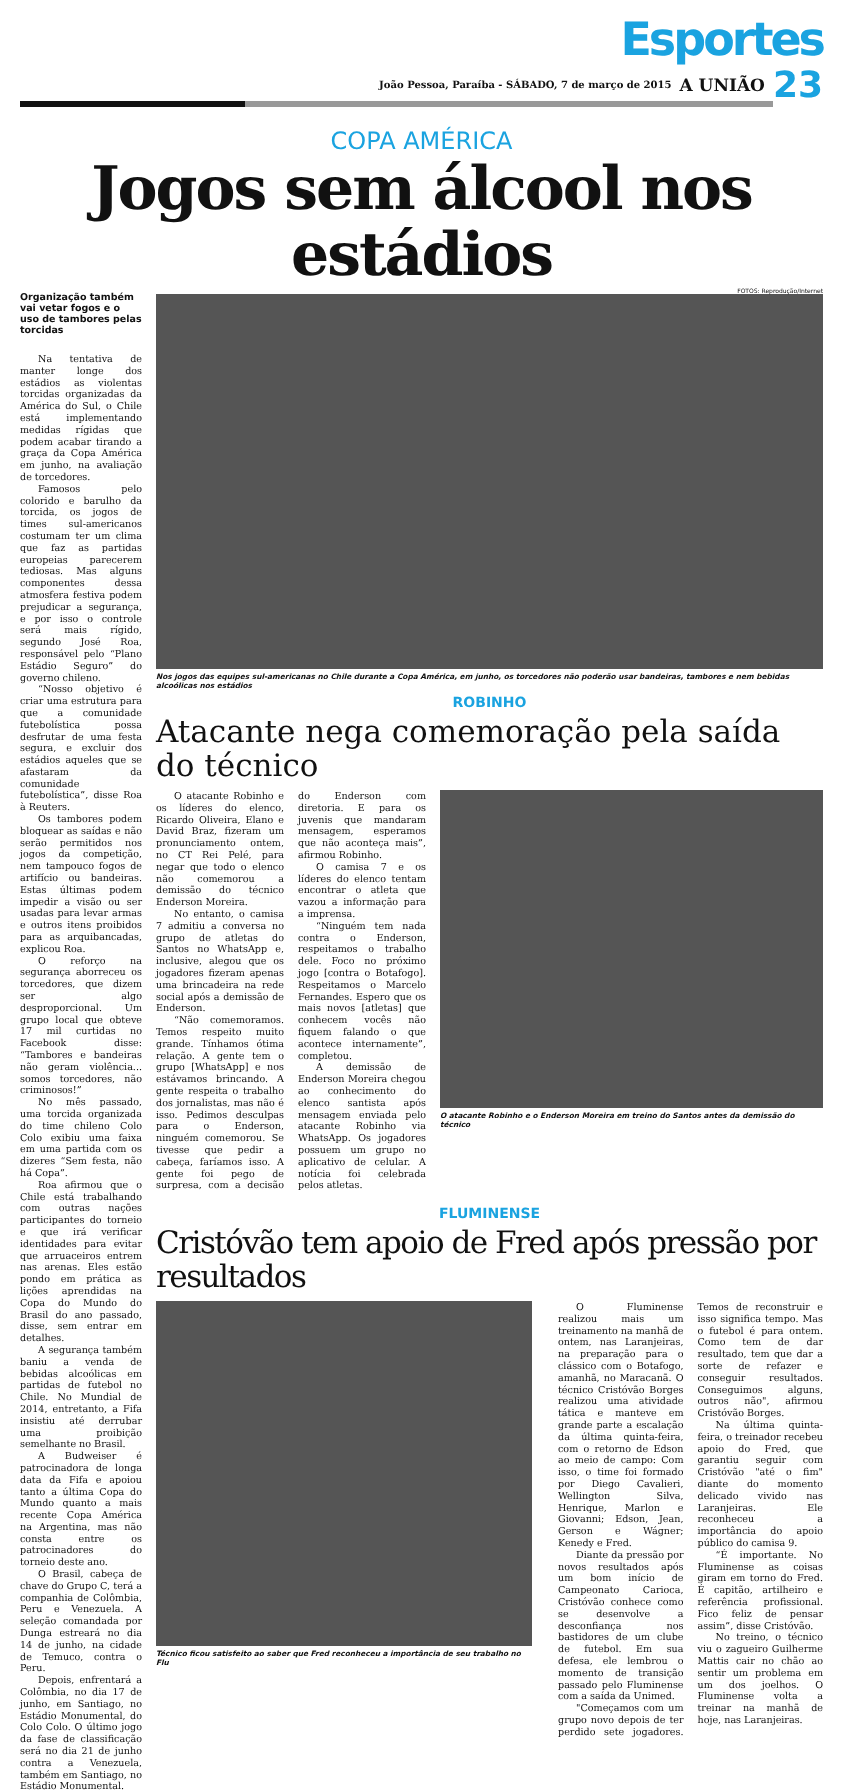Esportes
João Pessoa, Paraíba - SÁBADO, 7 de março de 2015 A UNIÃO 23
COPA AMÉRICA
Jogos sem álcool nos estádios
Organização também vai vetar fogos e o uso de tambores pelas torcidas
Na tentativa de manter longe dos estádios as violentas torcidas organizadas da América do Sul, o Chile está implementando medidas rígidas que podem acabar tirando a graça da Copa América em junho, na avaliação de torcedores.
Famosos pelo colorido e barulho da torcida, os jogos de times sul-americanos costumam ter um clima que faz as partidas europeias parecerem tediosas. Mas alguns componentes dessa atmosfera festiva podem prejudicar a segurança, e por isso o controle será mais rígido, segundo José Roa, responsável pelo “Plano Estádio Seguro” do governo chileno.
“Nosso objetivo é criar uma estrutura para que a comunidade futebolística possa desfrutar de uma festa segura, e excluir dos estádios aqueles que se afastaram da comunidade futebolística”, disse Roa à Reuters.
Os tambores podem bloquear as saídas e não serão permitidos nos jogos da competição, nem tampouco fogos de artifício ou bandeiras. Estas últimas podem impedir a visão ou ser usadas para levar armas e outros itens proibidos para as arquibancadas, explicou Roa.
O reforço na segurança aborreceu os torcedores, que dizem ser algo desproporcional. Um grupo local que obteve 17 mil curtidas no Facebook disse: “Tambores e bandeiras não geram violência... somos torcedores, não criminosos!”
No mês passado, uma torcida organizada do time chileno Colo Colo exibiu uma faixa em uma partida com os dizeres “Sem festa, não há Copa”.
Roa afirmou que o Chile está trabalhando com outras nações participantes do torneio e que irá verificar identidades para evitar que arruaceiros entrem nas arenas. Eles estão pondo em prática as lições aprendidas na Copa do Mundo do Brasil do ano passado, disse, sem entrar em detalhes.
A segurança também baniu a venda de bebidas alcoólicas em partidas de futebol no Chile. No Mundial de 2014, entretanto, a Fifa insistiu até derrubar uma proibição semelhante no Brasil.
A Budweiser é patrocinadora de longa data da Fifa e apoiou tanto a última Copa do Mundo quanto a mais recente Copa América na Argentina, mas não consta entre os patrocinadores do torneio deste ano.
O Brasil, cabeça de chave do Grupo C, terá a companhia de Colômbia, Peru e Venezuela. A seleção comandada por Dunga estreará no dia 14 de junho, na cidade de Temuco, contra o Peru.
Depois, enfrentará a Colômbia, no dia 17 de junho, em Santiago, no Estádio Monumental, do Colo Colo. O último jogo da fase de classificação será no dia 21 de junho contra a Venezuela, também em Santiago, no Estádio Monumental.
FOTOS: Reprodução/Internet
Nos jogos das equipes sul-americanas no Chile durante a Copa América, em junho, os torcedores não poderão usar bandeiras, tambores e nem bebidas alcoólicas nos estádios
ROBINHO
Atacante nega comemoração pela saída do técnico
O atacante Robinho e os líderes do elenco, Ricardo Oliveira, Elano e David Braz, fizeram um pronunciamento ontem, no CT Rei Pelé, para negar que todo o elenco não comemorou a demissão do técnico Enderson Moreira.
No entanto, o camisa 7 admitiu a conversa no grupo de atletas do Santos no WhatsApp e, inclusive, alegou que os jogadores fizeram apenas uma brincadeira na rede social após a demissão de Enderson.
“Não comemoramos. Temos respeito muito grande. Tínhamos ótima relação. A gente tem o grupo [WhatsApp] e nos estávamos brincando. A gente respeita o trabalho dos jornalistas, mas não é isso. Pedimos desculpas para o Enderson, ninguém comemorou. Se tivesse que pedir a cabeça, faríamos isso. A gente foi pego de surpresa, com a decisão do Enderson com diretoria. E para os juvenis que mandaram mensagem, esperamos que não aconteça mais”, afirmou Robinho.
O camisa 7 e os líderes do elenco tentam encontrar o atleta que vazou a informação para a imprensa.
“Ninguém tem nada contra o Enderson, respeitamos o trabalho dele. Foco no próximo jogo [contra o Botafogo]. Respeitamos o Marcelo Fernandes. Espero que os mais novos [atletas] que conhecem vocês não fiquem falando o que acontece internamente”, completou.
A demissão de Enderson Moreira chegou ao conhecimento do elenco santista após mensagem enviada pelo atacante Robinho via WhatsApp. Os jogadores possuem um grupo no aplicativo de celular. A notícia foi celebrada pelos atletas.
O atacante Robinho e o Enderson Moreira em treino do Santos antes da demissão do técnico
FLUMINENSE
Cristóvão tem apoio de Fred após pressão por resultados
Técnico ficou satisfeito ao saber que Fred reconheceu a importância de seu trabalho no Flu
O Fluminense realizou mais um treinamento na manhã de ontem, nas Laranjeiras, na preparação para o clássico com o Botafogo, amanhã, no Maracanã. O técnico Cristóvão Borges realizou uma atividade tática e manteve em grande parte a escalação da última quinta-feira, com o retorno de Edson ao meio de campo: Com isso, o time foi formado por Diego Cavalieri, Wellington Silva, Henrique, Marlon e Giovanni; Edson, Jean, Gerson e Wágner; Kenedy e Fred.
Diante da pressão por novos resultados após um bom início de Campeonato Carioca, Cristóvão conhece como se desenvolve a desconfiança nos bastidores de um clube de futebol. Em sua defesa, ele lembrou o momento de transição passado pelo Fluminense com a saída da Unimed.
"Começamos com um grupo novo depois de ter perdido sete jogadores. Temos de reconstruir e isso significa tempo. Mas o futebol é para ontem. Como tem de dar resultado, tem que dar a sorte de refazer e conseguir resultados. Conseguimos alguns, outros não", afirmou Cristóvão Borges.
Na última quinta-feira, o treinador recebeu apoio do Fred, que garantiu seguir com Cristóvão "até o fim" diante do momento delicado vivido nas Laranjeiras. Ele reconheceu a importância do apoio público do camisa 9.
“É importante. No Fluminense as coisas giram em torno do Fred. É capitão, artilheiro e referência profissional. Fico feliz de pensar assim”, disse Cristóvão.
No treino, o técnico viu o zagueiro Guilherme Mattis cair no chão ao sentir um problema em um dos joelhos. O Fluminense volta a treinar na manhã de hoje, nas Laranjeiras.